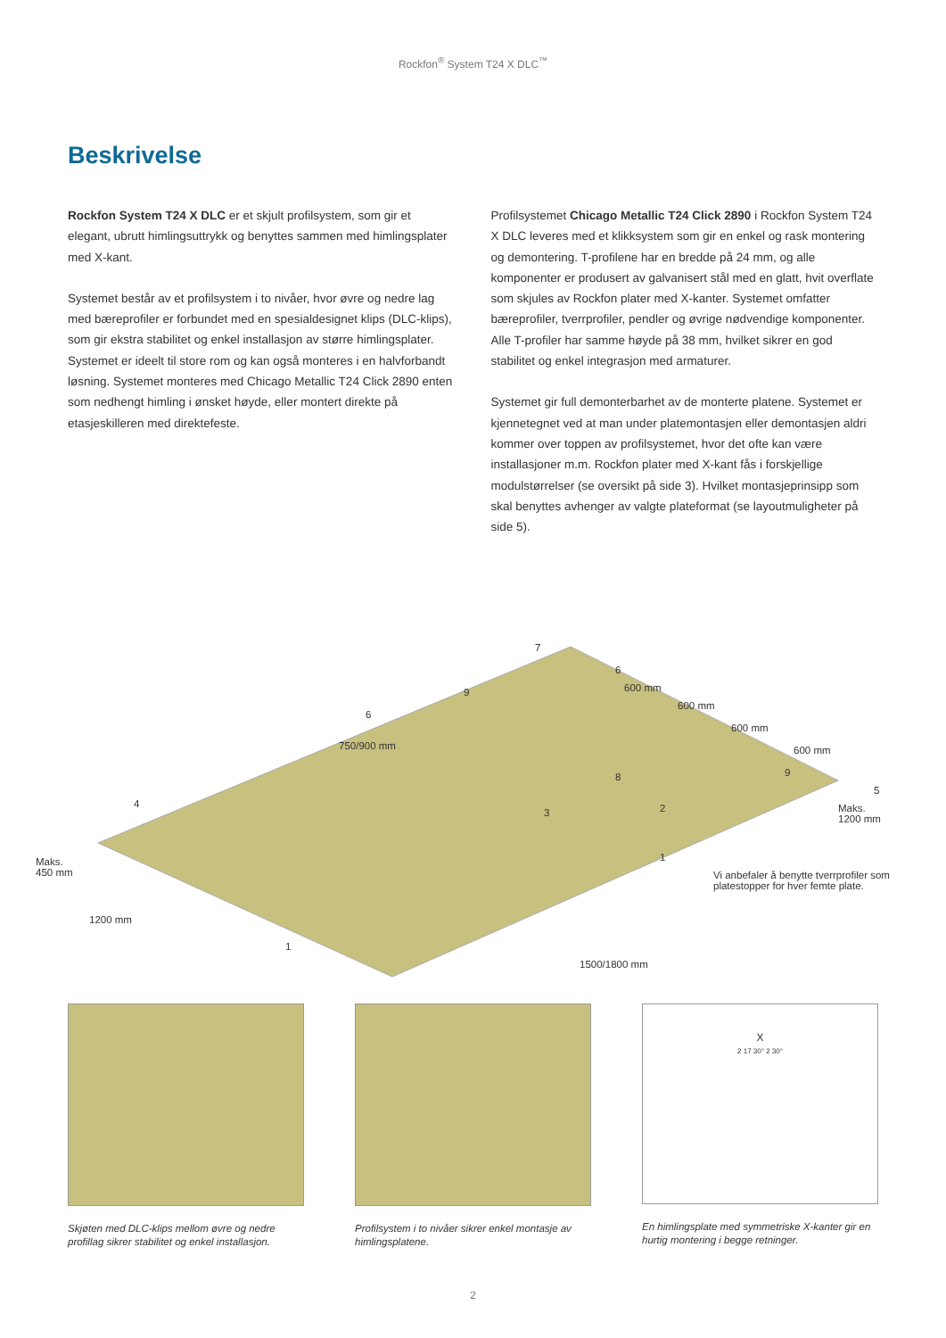Rockfon<sup>®</sup> System T24 X DLC<sup>™</sup>
Beskrivelse
Rockfon System T24 X DLC er et skjult profilsystem, som gir et elegant, ubrutt himlingsuttrykk og benyttes sammen med himlingsplater med X-kant.
Systemet består av et profilsystem i to nivåer, hvor øvre og nedre lag med bæreprofiler er forbundet med en spesialdesignet klips (DLC-klips), som gir ekstra stabilitet og enkel installasjon av større himlingsplater. Systemet er ideelt til store rom og kan også monteres i en halvforbandt løsning. Systemet monteres med Chicago Metallic T24 Click 2890 enten som nedhengt himling i ønsket høyde, eller montert direkte på etasjeskilleren med direktefeste.
Profilsystemet Chicago Metallic T24 Click 2890 i Rockfon System T24 X DLC leveres med et klikksystem som gir en enkel og rask montering og demontering. T-profilene har en bredde på 24 mm, og alle komponenter er produsert av galvanisert stål med en glatt, hvit overflate som skjules av Rockfon plater med X-kanter. Systemet omfatter bæreprofiler, tverrprofiler, pendler og øvrige nødvendige komponenter. Alle T-profiler har samme høyde på 38 mm, hvilket sikrer en god stabilitet og enkel integrasjon med armaturer.
Systemet gir full demonterbarhet av de monterte platene. Systemet er kjennetegnet ved at man under platemontasjen eller demontasjen aldri kommer over toppen av profilsystemet, hvor det ofte kan være installasjoner m.m. Rockfon plater med X-kant fås i forskjellige modulstørrelser (se oversikt på side 3). Hvilket montasjeprinsipp som skal benyttes avhenger av valgte plateformat (se layoutmuligheter på side 5).
7
6
600 mm
600 mm
600 mm
600 mm
9
6
750/900 mm
8 9
5
4
3 2 Maks.
1200 mm
Maks.
450 mm
1
Vi anbefaler å benytte tverrprofiler som
platestopper for hver femte plate.
1200 mm
1
1500/1800 mm
Skjøten med DLC-klips mellom øvre og nedre profillag sikrer stabilitet og enkel installasjon.
Profilsystem i to nivåer sikrer enkel montasje av himlingsplatene.
X
2 17 30° 2 30°
En himlingsplate med symmetriske X-kanter gir en hurtig montering i begge retninger.
2